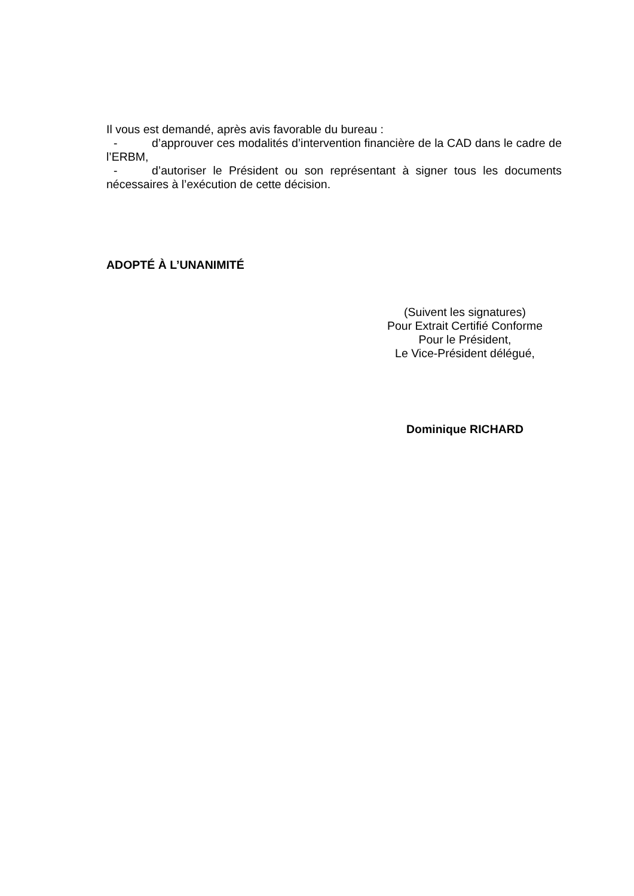Il vous est demandé, après avis favorable du bureau :
- d’approuver ces modalités d’intervention financière de la CAD dans le cadre de l’ERBM,
- d’autoriser le Président ou son représentant à signer tous les documents nécessaires à l’exécution de cette décision.
ADOPTÉ À L’UNANIMITÉ
(Suivent les signatures)
Pour Extrait Certifié Conforme
Pour le Président,
Le Vice-Président délégué,
Dominique RICHARD